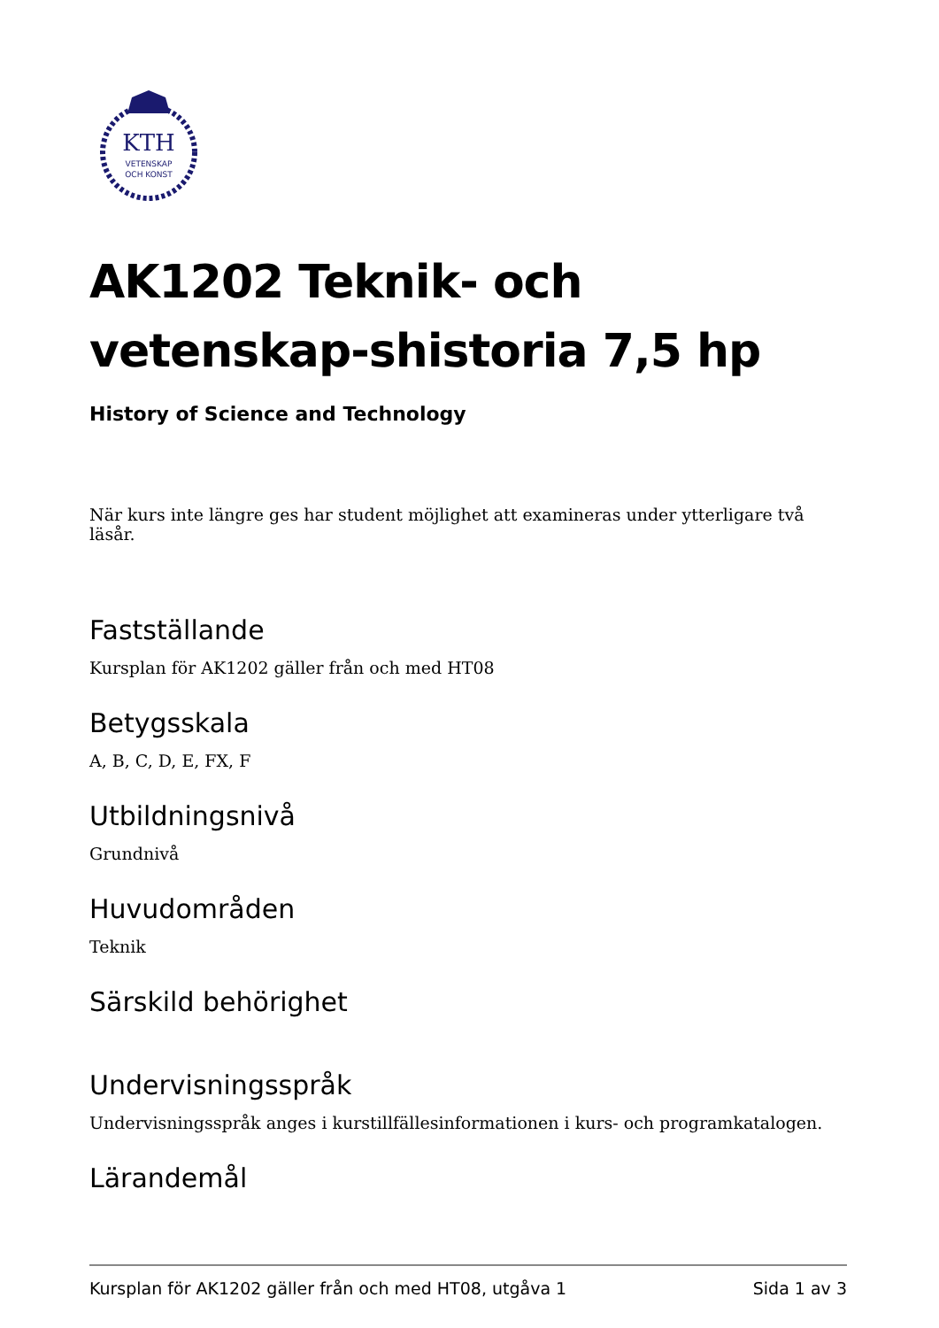KTH
VETENSKAP
OCH KONST
AK1202 Teknik- och vetenskap-shistoria 7,5 hp
History of Science and Technology
När kurs inte längre ges har student möjlighet att examineras under ytterligare två läsår.
Fastställande
Kursplan för AK1202 gäller från och med HT08
Betygsskala
A, B, C, D, E, FX, F
Utbildningsnivå
Grundnivå
Huvudområden
Teknik
Särskild behörighet
Undervisningsspråk
Undervisningsspråk anges i kurstillfällesinformationen i kurs- och programkatalogen.
Lärandemål
Kursplan för AK1202 gäller från och med HT08, utgåva 1 Sida 1 av 3